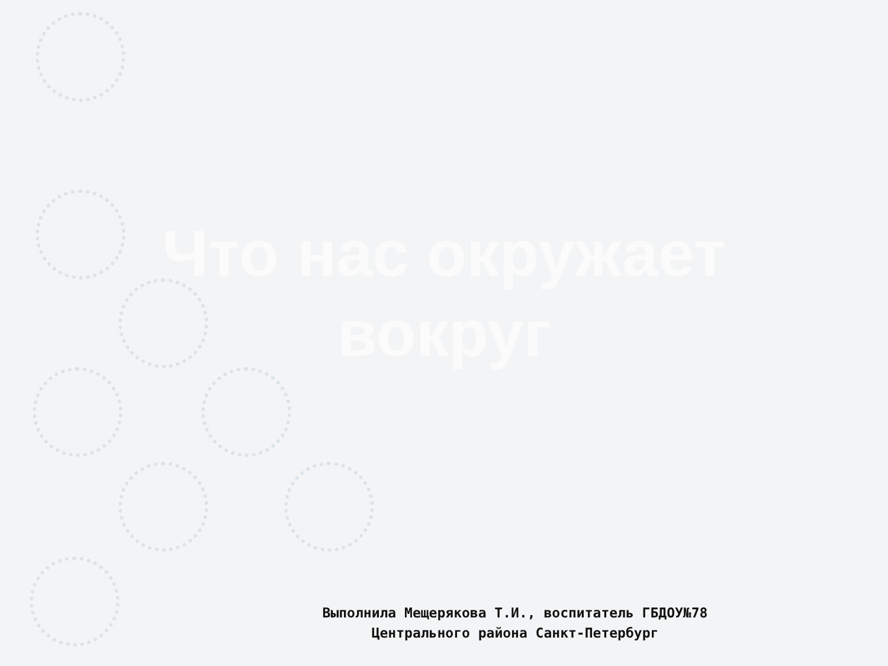Что нас окружает вокруг
Выполнила Мещерякова Т.И., воспитатель ГБДОУ№78
Центрального района Санкт-Петербург